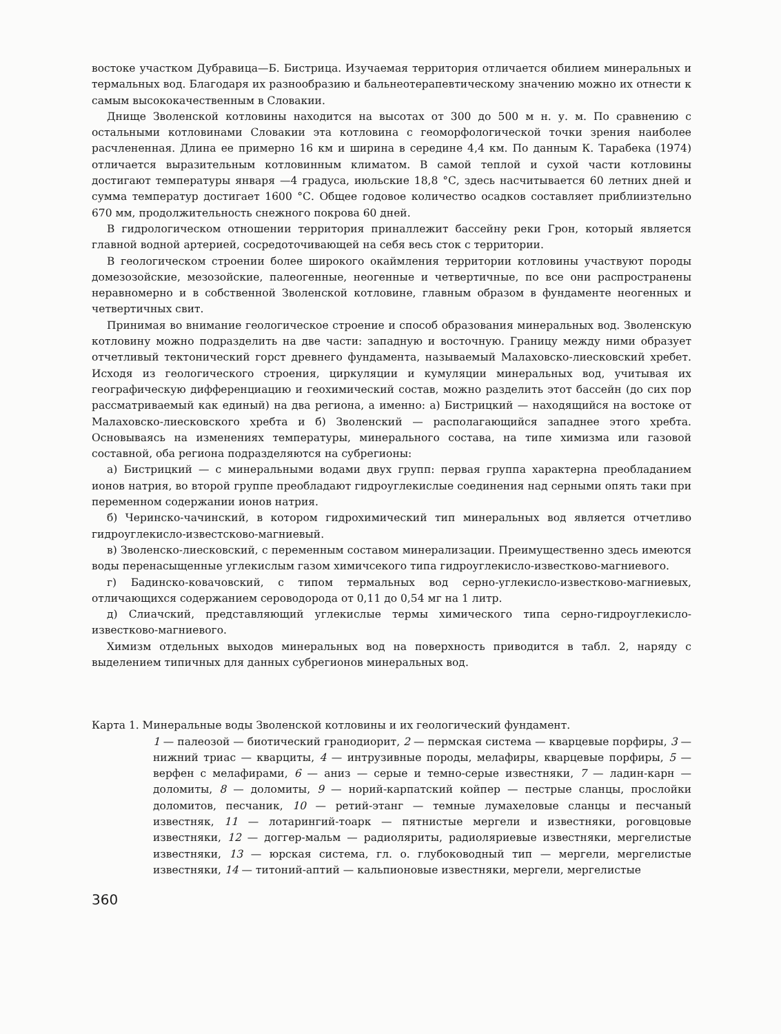востоке участком Дубравица—Б. Бистрица. Изучаемая территория отличается обилием минеральных и термальных вод. Благодаря их разнообразию и бальнеотерапевтическому значению можно их отнести к самым высококачественным в Словакии.
Днище Зволенской котловины находится на высотах от 300 до 500 м н. у. м. По сравнению с остальными котловинами Словакии эта котловина с геоморфологической точки зрения наиболее расчлененная. Длина ее примерно 16 км и ширина в середине 4,4 км. По данным К. Тарабека (1974) отличается выразительным котловинным климатом. В самой теплой и сухой части котловины достигают температуры января —4 градуса, июльские 18,8 °С, здесь насчитывается 60 летних дней и сумма температур достигает 1600 °С. Общее годовое количество осадков составляет приблиизтельно 670 мм, продолжительность снежного покрова 60 дней.
В гидрологическом отношении территория приналлежит бассейну реки Грон, который является главной водной артерией, сосредоточивающей на себя весь сток с территории.
В геологическом строении более широкого окаймления территории котловины участвуют породы домезозойские, мезозойские, палеогенные, неогенные и четвертичные, по все они распространены неравномерно и в собственной Зволенской котловине, главным образом в фундаменте неогенных и четвертичных свит.
Принимая во внимание геологическое строение и способ образования минеральных вод. Зволенскую котловину можно подразделить на две части: западную и восточную. Границу между ними образует отчетливый тектонический горст древнего фундамента, называемый Малаховско-лиесковский хребет. Исходя из геологического строения, циркуляции и кумуляции минеральных вод, учитывая их географическую дифференциацию и геохимический состав, можно разделить этот бассейн (до сих пор рассматриваемый как единый) на два региона, а именно: а) Бистрицкий — находящийся на востоке от Малаховско-лиесковского хребта и б) Зволенский — располагающийся западнее этого хребта. Основываясь на изменениях температуры, минерального состава, на типе химизма или газовой составной, оба региона подразделяются на субрегионы:
а) Бистрицкий — с минеральными водами двух групп: первая группа характерна преобладанием ионов натрия, во второй группе преобладают гидроуглекислые соединения над серными опять таки при переменном содержании ионов натрия.
б) Черинско-чачинский, в котором гидрохимический тип минеральных вод является отчетливо гидроуглекисло-известсково-магниевый.
в) Зволенско-лиесковский, с переменным составом минерализации. Преимущественно здесь имеются воды перенасыщенные углекислым газом химичсекого типа гидроуглекисло-известково-магниевого.
г) Бадинско-ковачовский, с типом термальных вод серно-углекисло-известково-магниевых, отличающихся содержанием сероводорода от 0,11 до 0,54 мг на 1 литр.
д) Слиачский, представляющий углекислые термы химического типа серно-гидроуглекисло-известково-магниевого.
Химизм отдельных выходов минеральных вод на поверхность приводится в табл. 2, наряду с выделением типичных для данных субрегионов минеральных вод.
Карта 1. Минеральные воды Зволенской котловины и их геологический фундамент.
1 — палеозой — биотический гранодиорит, 2 — пермская система — кварцевые порфиры, 3 — нижний триас — кварциты, 4 — интрузивные породы, мелафиры, кварцевые порфиры, 5 — верфен с мелафирами, 6 — аниз — серые и темно-серые известняки, 7 — ладин-карн — доломиты, 8 — доломиты, 9 — норий-карпатский койпер — пестрые сланцы, прослойки доломитов, песчаник, 10 — ретий-этанг — темные лумахеловые сланцы и песчаный известняк, 11 — лотарингий-тоарк — пятнистые мергели и известняки, роговцовые известняки, 12 — доггер-мальм — радиоляриты, радиоляриевые известняки, мергелистые известняки, 13 — юрская система, гл. о. глубоководный тип — мергели, мергелистые известняки, 14 — титоний-аптий — кальпионовые известняки, мергели, мергелистые
360